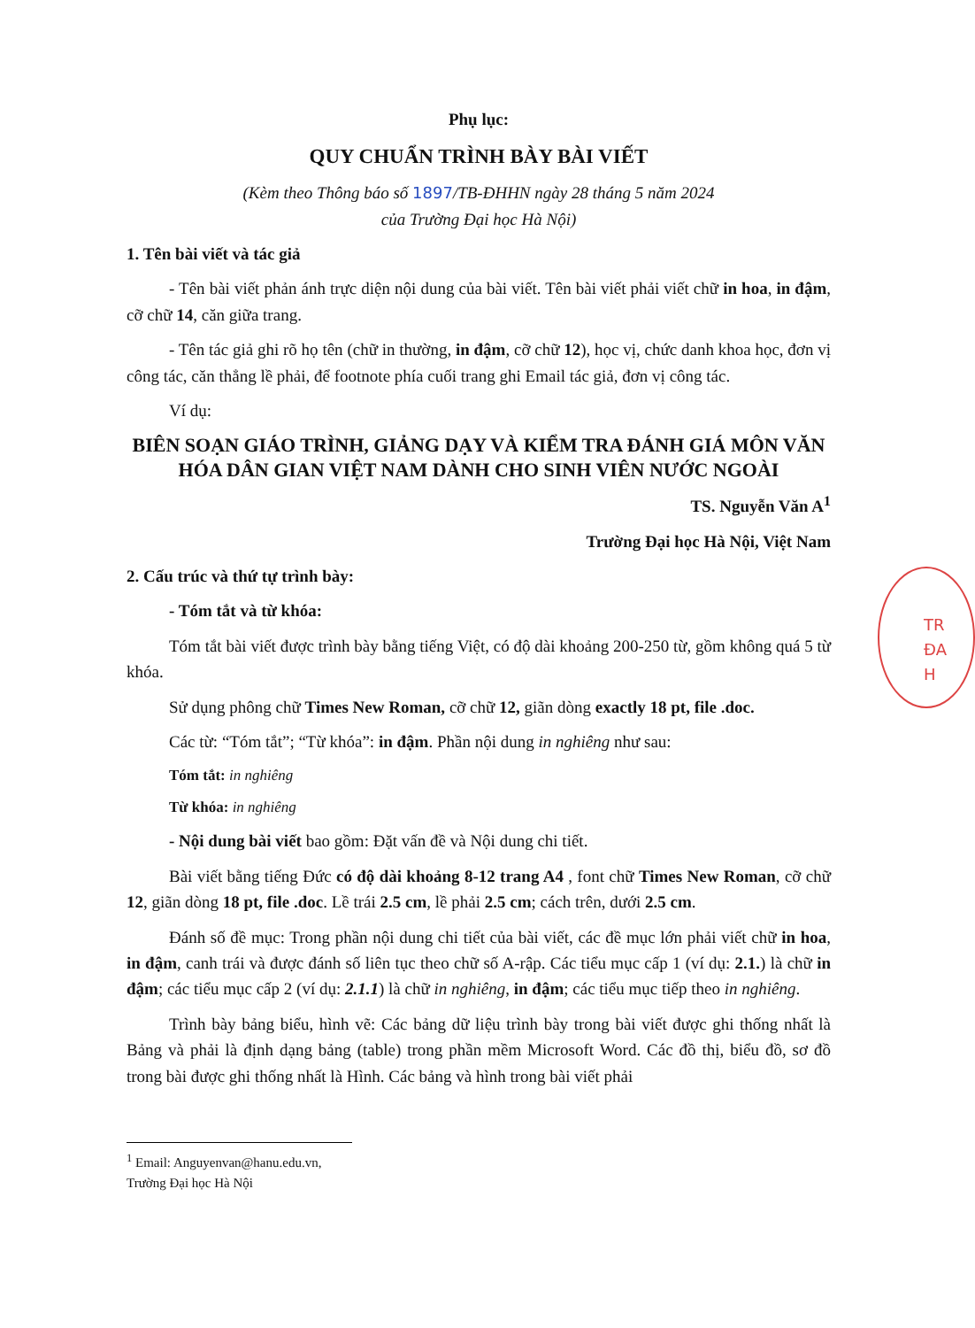Phụ lục:
QUY CHUẨN TRÌNH BÀY BÀI VIẾT
(Kèm theo Thông báo số 1897/TB-ĐHHN ngày 28 tháng 5 năm 2024
của Trường Đại học Hà Nội)
1. Tên bài viết và tác giả
- Tên bài viết phản ánh trực diện nội dung của bài viết. Tên bài viết phải viết chữ in hoa, in đậm, cỡ chữ 14, căn giữa trang.
- Tên tác giả ghi rõ họ tên (chữ in thường, in đậm, cỡ chữ 12), học vị, chức danh khoa học, đơn vị công tác, căn thẳng lề phải, để footnote phía cuối trang ghi Email tác giả, đơn vị công tác.
Ví dụ:
BIÊN SOẠN GIÁO TRÌNH, GIẢNG DẠY VÀ KIỂM TRA ĐÁNH GIÁ MÔN VĂN HÓA DÂN GIAN VIỆT NAM DÀNH CHO SINH VIÊN NƯỚC NGOÀI
TS. Nguyễn Văn A<sup>1</sup>
Trường Đại học Hà Nội, Việt Nam
2. Cấu trúc và thứ tự trình bày:
- Tóm tắt và từ khóa:
Tóm tắt bài viết được trình bày bằng tiếng Việt, có độ dài khoảng 200-250 từ, gồm không quá 5 từ khóa.
Sử dụng phông chữ Times New Roman, cỡ chữ 12, giãn dòng exactly 18 pt, file .doc.
Các từ: “Tóm tắt”; “Từ khóa”: in đậm. Phần nội dung in nghiêng như sau:
Tóm tắt: in nghiêng
Từ khóa: in nghiêng
- Nội dung bài viết bao gồm: Đặt vấn đề và Nội dung chi tiết.
Bài viết bằng tiếng Đức có độ dài khoảng 8-12 trang A4 , font chữ Times New Roman, cỡ chữ 12, giãn dòng 18 pt, file .doc. Lề trái 2.5 cm, lề phải 2.5 cm; cách trên, dưới 2.5 cm.
Đánh số đề mục: Trong phần nội dung chi tiết của bài viết, các đề mục lớn phải viết chữ in hoa, in đậm, canh trái và được đánh số liên tục theo chữ số A-rập. Các tiểu mục cấp 1 (ví dụ: 2.1.) là chữ in đậm; các tiểu mục cấp 2 (ví dụ: 2.1.1) là chữ in nghiêng, in đậm; các tiểu mục tiếp theo in nghiêng.
Trình bày bảng biểu, hình vẽ: Các bảng dữ liệu trình bày trong bài viết được ghi thống nhất là Bảng và phải là định dạng bảng (table) trong phần mềm Microsoft Word. Các đồ thị, biểu đồ, sơ đồ trong bài được ghi thống nhất là Hình. Các bảng và hình trong bài viết phải
<sup>1</sup> Email: Anguyenvan@hanu.edu.vn, Trường Đại học Hà Nội
TR
ĐA
H